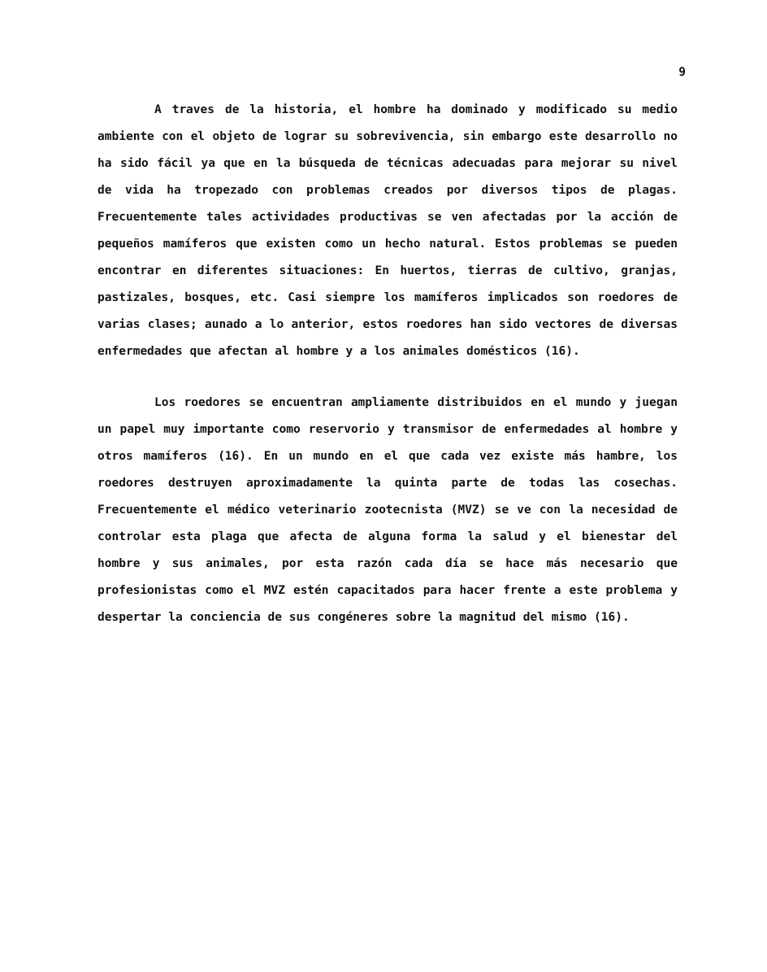9
A traves de la historia, el hombre ha dominado y modificado su medio ambiente con el objeto de lograr su sobrevivencia, sin embargo este desarrollo no ha sido fácil ya que en la búsqueda de técnicas adecuadas para mejorar su nivel de vida ha tropezado con problemas creados por diversos tipos de plagas. Frecuentemente tales actividades productivas se ven afectadas por la acción de pequeños mamíferos que existen como un hecho natural. Estos problemas se pueden encontrar en diferentes situaciones: En huertos, tierras de cultivo, granjas, pastizales, bosques, etc. Casi siempre los mamíferos implicados son roedores de varias clases; aunado a lo anterior, estos roedores han sido vectores de diversas enfermedades que afectan al hombre y a los animales domésticos (16).
Los roedores se encuentran ampliamente distribuidos en el mundo y juegan un papel muy importante como reservorio y transmisor de enfermedades al hombre y otros mamíferos (16). En un mundo en el que cada vez existe más hambre, los roedores destruyen aproximadamente la quinta parte de todas las cosechas. Frecuentemente el médico veterinario zootecnista (MVZ) se ve con la necesidad de controlar esta plaga que afecta de alguna forma la salud y el bienestar del hombre y sus animales, por esta razón cada día se hace más necesario que profesionistas como el MVZ estén capacitados para hacer frente a este problema y despertar la conciencia de sus congéneres sobre la magnitud del mismo (16).